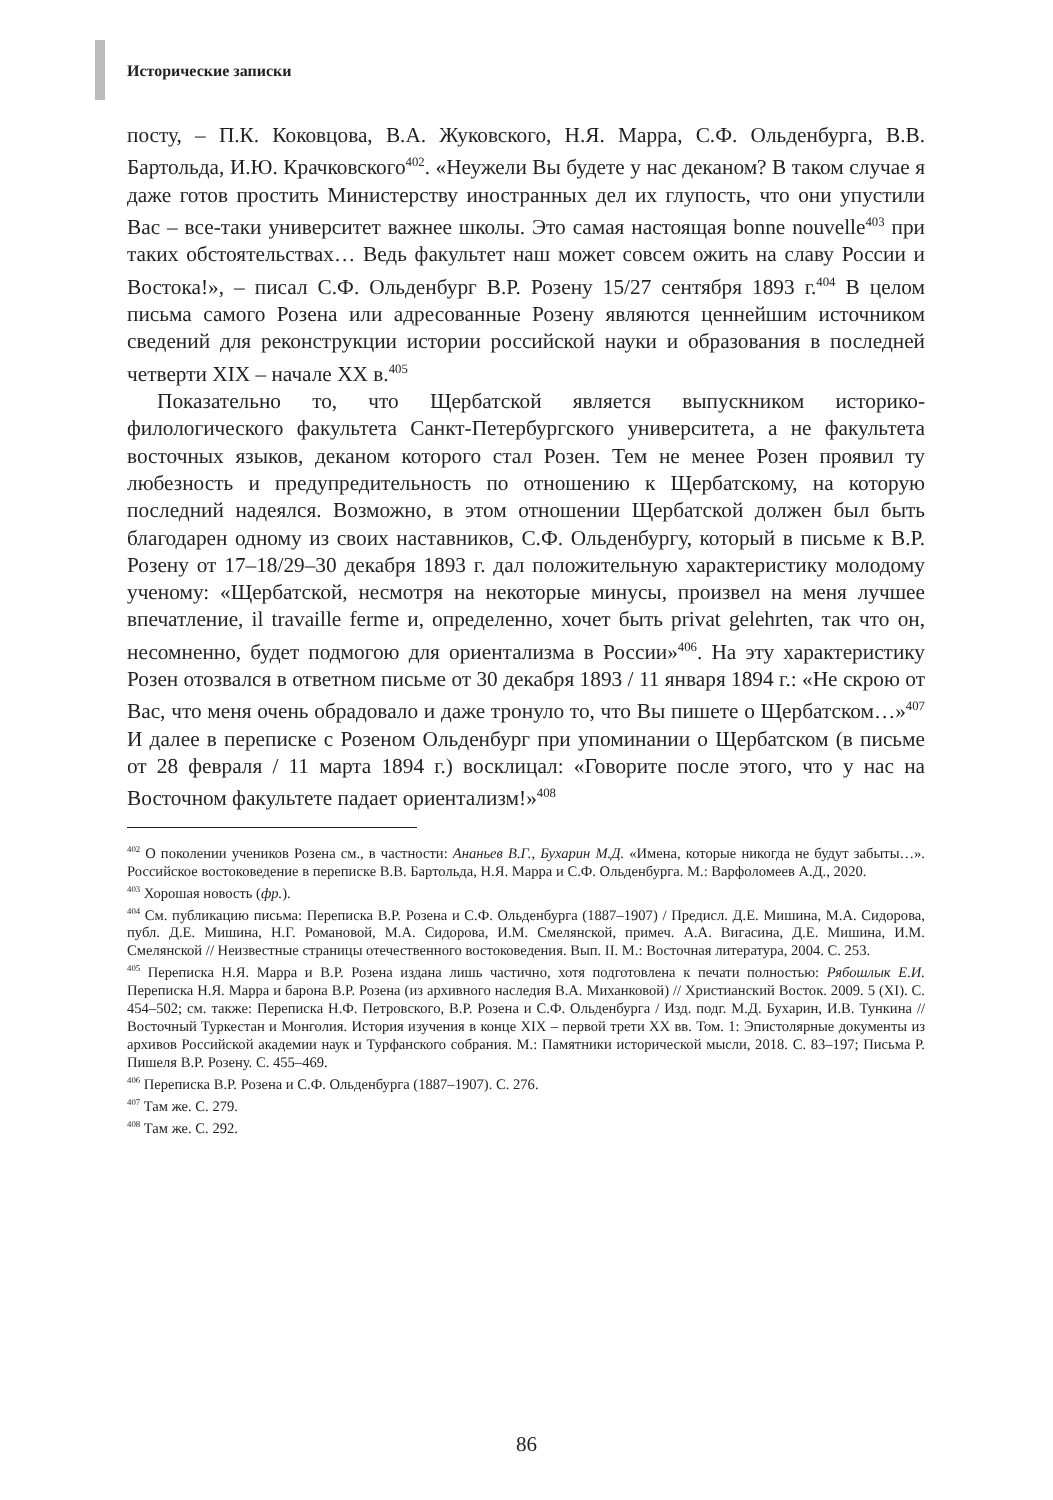Исторические записки
посту, – П.К. Коковцова, В.А. Жуковского, Н.Я. Марра, С.Ф. Ольденбурга, В.В. Бартольда, И.Ю. Крачковского<sup>402</sup>. «Неужели Вы будете у нас деканом? В таком случае я даже готов простить Министерству иностранных дел их глупость, что они упустили Вас – все-таки университет важнее школы. Это самая настоящая bonne nouvelle<sup>403</sup> при таких обстоятельствах… Ведь факультет наш может совсем ожить на славу России и Востока!», – писал С.Ф. Ольденбург В.Р. Розену 15/27 сентября 1893 г.<sup>404</sup> В целом письма самого Розена или адресованные Розену являются ценнейшим источником сведений для реконструкции истории российской науки и образования в последней четверти XIX – начале XX в.<sup>405</sup>
Показательно то, что Щербатской является выпускником историко-филологического факультета Санкт-Петербургского университета, а не факультета восточных языков, деканом которого стал Розен. Тем не менее Розен проявил ту любезность и предупредительность по отношению к Щербатскому, на которую последний надеялся. Возможно, в этом отношении Щербатской должен был быть благодарен одному из своих наставников, С.Ф. Ольденбургу, который в письме к В.Р. Розену от 17–18/29–30 декабря 1893 г. дал положительную характеристику молодому ученому: «Щербатской, несмотря на некоторые минусы, произвел на меня лучшее впечатление, il travaille ferme и, определенно, хочет быть privat gelehrten, так что он, несомненно, будет подмогою для ориентализма в России»<sup>406</sup>. На эту характеристику Розен отозвался в ответном письме от 30 декабря 1893 / 11 января 1894 г.: «Не скрою от Вас, что меня очень обрадовало и даже тронуло то, что Вы пишете о Щербатском…»<sup>407</sup> И далее в переписке с Розеном Ольденбург при упоминании о Щербатском (в письме от 28 февраля / 11 марта 1894 г.) восклицал: «Говорите после этого, что у нас на Восточном факультете падает ориентализм!»<sup>408</sup>
<sup>402</sup> О поколении учеников Розена см., в частности: Ананьев В.Г., Бухарин М.Д. «Имена, которые никогда не будут забыты…». Российское востоковедение в переписке В.В. Бартольда, Н.Я. Марра и С.Ф. Ольденбурга. М.: Варфоломеев А.Д., 2020.
<sup>403</sup> Хорошая новость (фр.).
<sup>404</sup> См. публикацию письма: Переписка В.Р. Розена и С.Ф. Ольденбурга (1887–1907) / Предисл. Д.Е. Мишина, М.А. Сидорова, публ. Д.Е. Мишина, Н.Г. Романовой, М.А. Сидорова, И.М. Смелянской, примеч. А.А. Вигасина, Д.Е. Мишина, И.М. Смелянской // Неизвестные страницы отечественного востоковедения. Вып. II. М.: Восточная литература, 2004. С. 253.
<sup>405</sup> Переписка Н.Я. Марра и В.Р. Розена издана лишь частично, хотя подготовлена к печати полностью: Рябошлык Е.И. Переписка Н.Я. Марра и барона В.Р. Розена (из архивного наследия В.А. Миханковой) // Христианский Восток. 2009. 5 (XI). С. 454–502; см. также: Переписка Н.Ф. Петровского, В.Р. Розена и С.Ф. Ольденбурга / Изд. подг. М.Д. Бухарин, И.В. Тункина // Восточный Туркестан и Монголия. История изучения в конце XIX – первой трети XX вв. Том. 1: Эпистолярные документы из архивов Российской академии наук и Турфанского собрания. М.: Памятники исторической мысли, 2018. С. 83–197; Письма Р. Пишеля В.Р. Розену. С. 455–469.
<sup>406</sup> Переписка В.Р. Розена и С.Ф. Ольденбурга (1887–1907). С. 276.
<sup>407</sup> Там же. С. 279.
<sup>408</sup> Там же. С. 292.
86